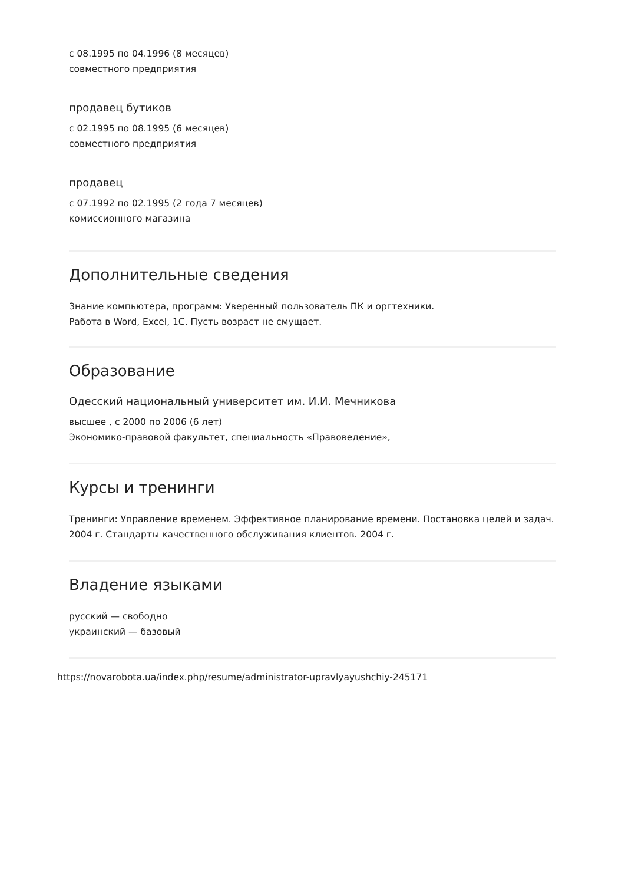с 08.1995 по 04.1996 (8 месяцев)
совместного предприятия
продавец бутиков
с 02.1995 по 08.1995 (6 месяцев)
совместного предприятия
продавец
с 07.1992 по 02.1995 (2 года 7 месяцев)
комиссионного магазина
Дополнительные сведения
Знание компьютера, программ: Уверенный пользователь ПК и оргтехники.
Работа в Word, Excel, 1С. Пусть возраст не смущает.
Образование
Одесский национальный университет им. И.И. Мечникова
высшее , с 2000 по 2006 (6 лет)
Экономико-правовой факультет, специальность «Правоведение»,
Курсы и тренинги
Тренинги: Управление временем. Эффективное планирование времени. Постановка целей и задач. 2004 г. Стандарты качественного обслуживания клиентов. 2004 г.
Владение языками
русский — свободно
украинский — базовый
https://novarobota.ua/index.php/resume/administrator-upravlyayushchiy-245171